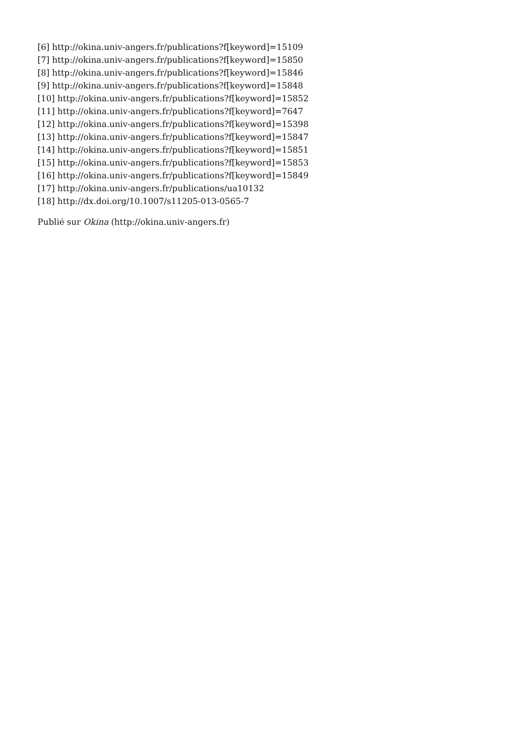[6] http://okina.univ-angers.fr/publications?f[keyword]=15109
[7] http://okina.univ-angers.fr/publications?f[keyword]=15850
[8] http://okina.univ-angers.fr/publications?f[keyword]=15846
[9] http://okina.univ-angers.fr/publications?f[keyword]=15848
[10] http://okina.univ-angers.fr/publications?f[keyword]=15852
[11] http://okina.univ-angers.fr/publications?f[keyword]=7647
[12] http://okina.univ-angers.fr/publications?f[keyword]=15398
[13] http://okina.univ-angers.fr/publications?f[keyword]=15847
[14] http://okina.univ-angers.fr/publications?f[keyword]=15851
[15] http://okina.univ-angers.fr/publications?f[keyword]=15853
[16] http://okina.univ-angers.fr/publications?f[keyword]=15849
[17] http://okina.univ-angers.fr/publications/ua10132
[18] http://dx.doi.org/10.1007/s11205-013-0565-7
Publié sur Okina (http://okina.univ-angers.fr)